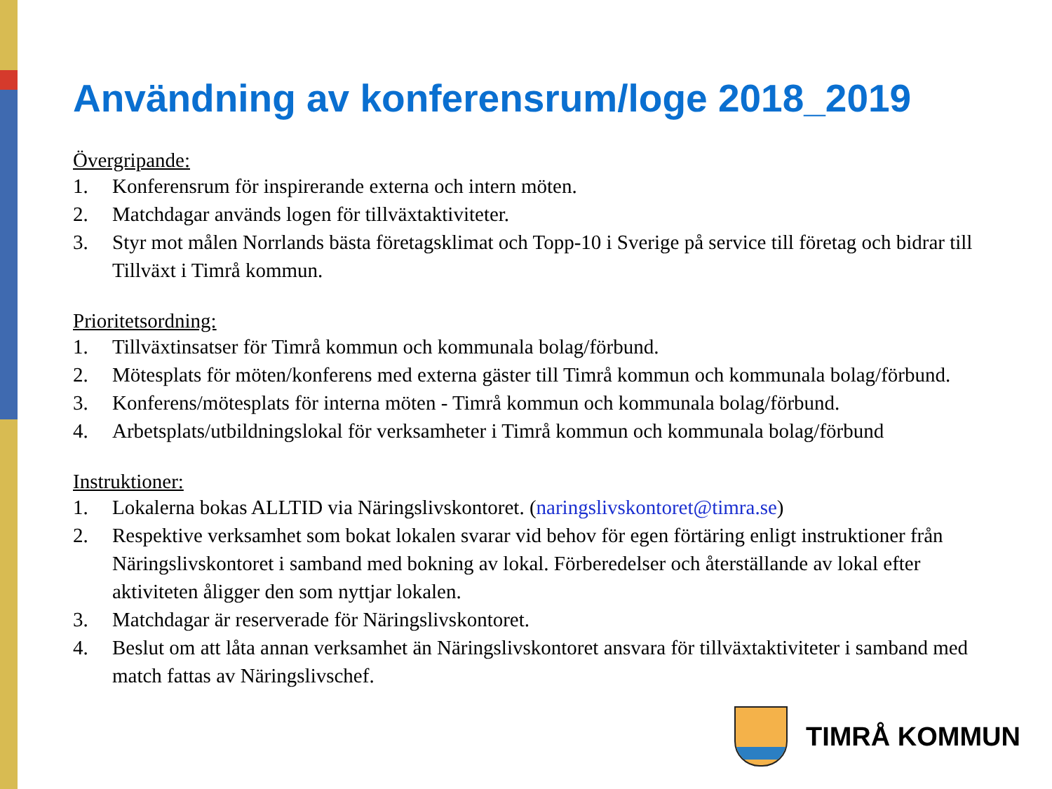Användning av konferensrum/loge 2018_2019
Övergripande:
1. Konferensrum för inspirerande externa och intern möten.
2. Matchdagar används logen för tillväxtaktiviteter.
3. Styr mot målen Norrlands bästa företagsklimat och Topp-10 i Sverige på service till företag och bidrar till Tillväxt i Timrå kommun.
Prioritetsordning:
1. Tillväxtinsatser för Timrå kommun och kommunala bolag/förbund.
2. Mötesplats för möten/konferens med externa gäster till Timrå kommun och kommunala bolag/förbund.
3. Konferens/mötesplats för interna möten - Timrå kommun och kommunala bolag/förbund.
4. Arbetsplats/utbildningslokal för verksamheter i Timrå kommun och kommunala bolag/förbund
Instruktioner:
1. Lokalerna bokas ALLTID via Näringslivskontoret. (naringslivskontoret@timra.se)
2. Respektive verksamhet som bokat lokalen svarar vid behov för egen förtäring enligt instruktioner från Näringslivskontoret i samband med bokning av lokal. Förberedelser och återställande av lokal efter aktiviteten åligger den som nyttjar lokalen.
3. Matchdagar är reserverade för Näringslivskontoret.
4. Beslut om att låta annan verksamhet än Näringslivskontoret ansvara för tillväxtaktiviteter i samband med match fattas av Näringslivschef.
TIMRÅ KOMMUN